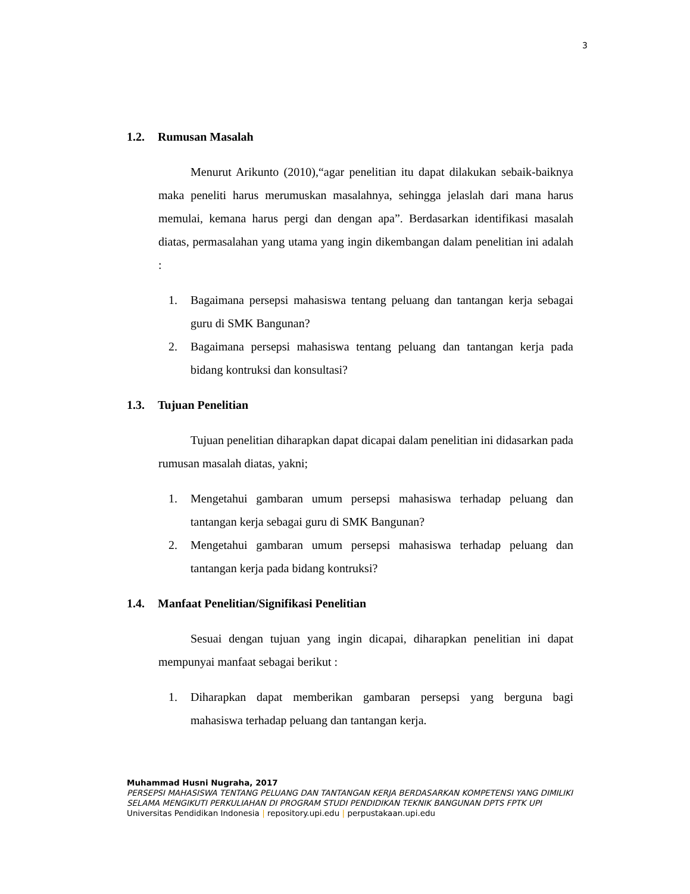3
1.2. Rumusan Masalah
Menurut Arikunto (2010),“agar penelitian itu dapat dilakukan sebaik-baiknya maka peneliti harus merumuskan masalahnya, sehingga jelaslah dari mana harus memulai, kemana harus pergi dan dengan apa”. Berdasarkan identifikasi masalah diatas, permasalahan yang utama yang ingin dikembangan dalam penelitian ini adalah :
1. Bagaimana persepsi mahasiswa tentang peluang dan tantangan kerja sebagai guru di SMK Bangunan?
2. Bagaimana persepsi mahasiswa tentang peluang dan tantangan kerja pada bidang kontruksi dan konsultasi?
1.3. Tujuan Penelitian
Tujuan penelitian diharapkan dapat dicapai dalam penelitian ini didasarkan pada rumusan masalah diatas, yakni;
1. Mengetahui gambaran umum persepsi mahasiswa terhadap peluang dan tantangan kerja sebagai guru di SMK Bangunan?
2. Mengetahui gambaran umum persepsi mahasiswa terhadap peluang dan tantangan kerja pada bidang kontruksi?
1.4. Manfaat Penelitian/Signifikasi Penelitian
Sesuai dengan tujuan yang ingin dicapai, diharapkan penelitian ini dapat mempunyai manfaat sebagai berikut :
1. Diharapkan dapat memberikan gambaran persepsi yang berguna bagi mahasiswa terhadap peluang dan tantangan kerja.
Muhammad Husni Nugraha, 2017
PERSEPSI MAHASISWA TENTANG PELUANG DAN TANTANGAN KERJA BERDASARKAN KOMPETENSI YANG DIMILIKI SELAMA MENGIKUTI PERKULIAHAN DI PROGRAM STUDI PENDIDIKAN TEKNIK BANGUNAN DPTS FPTK UPI
Universitas Pendidikan Indonesia | repository.upi.edu | perpustakaan.upi.edu